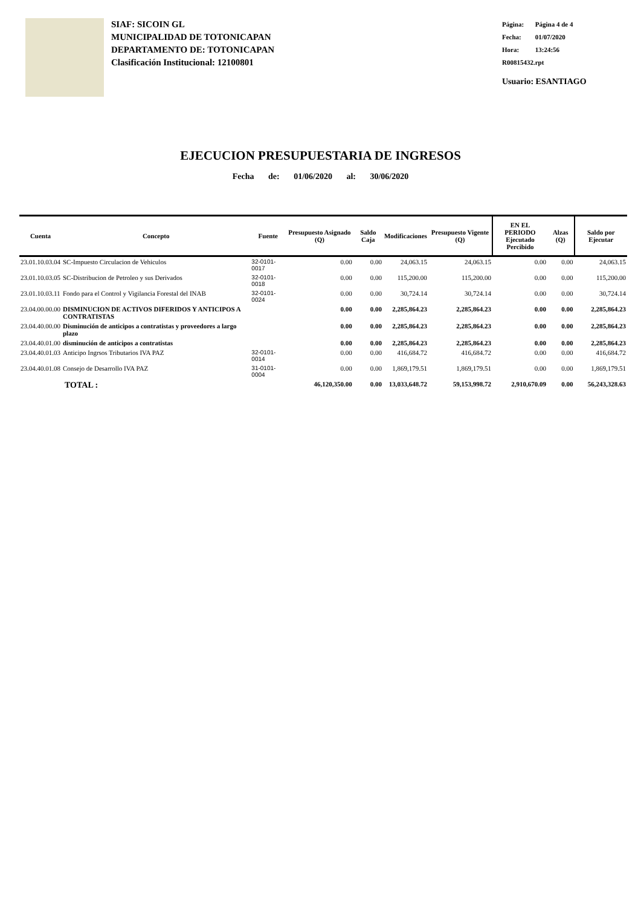SIAF: SICOIN GL
MUNICIPALIDAD DE TOTONICAPAN
DEPARTAMENTO DE: TOTONICAPAN
Clasificación Institucional: 12100801
Página: Página 4 de 4
Fecha: 01/07/2020
Hora: 13:24:56
R00815432.rpt
Usuario: ESANTIAGO
EJECUCION PRESUPUESTARIA DE INGRESOS
Fecha de: 01/06/2020 al: 30/06/2020
| Cuenta | Concepto | Fuente | Presupuesto Asignado (Q) | Saldo Caja | Modificaciones | Presupuesto Vigente (Q) | EN EL PERIODO Ejecutado Percibido | Alzas (Q) | Saldo por Ejecutar |
| --- | --- | --- | --- | --- | --- | --- | --- | --- | --- |
| 23.01.10.03.04 | SC-Impuesto Circulacion de Vehiculos | 32-0101-0017 | 0.00 | 0.00 | 24,063.15 | 24,063.15 | 0.00 | 0.00 | 24,063.15 |
| 23.01.10.03.05 | SC-Distribucion de Petroleo y sus Derivados | 32-0101-0018 | 0.00 | 0.00 | 115,200.00 | 115,200.00 | 0.00 | 0.00 | 115,200.00 |
| 23.01.10.03.11 | Fondo para el Control y Vigilancia Forestal del INAB | 32-0101-0024 | 0.00 | 0.00 | 30,724.14 | 30,724.14 | 0.00 | 0.00 | 30,724.14 |
| 23.04.00.00.00 | DISMINUCION DE ACTIVOS DIFERIDOS Y ANTICIPOS A CONTRATISTAS | | 0.00 | 0.00 | 2,285,864.23 | 2,285,864.23 | 0.00 | 0.00 | 2,285,864.23 |
| 23.04.40.00.00 | Disminución de anticipos a contratistas y proveedores a largo plazo | | 0.00 | 0.00 | 2,285,864.23 | 2,285,864.23 | 0.00 | 0.00 | 2,285,864.23 |
| 23.04.40.01.00 | disminución de anticipos a contratistas | | 0.00 | 0.00 | 2,285,864.23 | 2,285,864.23 | 0.00 | 0.00 | 2,285,864.23 |
| 23.04.40.01.03 | Anticipo Ingrsos Tributarios IVA PAZ | 32-0101-0014 | 0.00 | 0.00 | 416,684.72 | 416,684.72 | 0.00 | 0.00 | 416,684.72 |
| 23.04.40.01.08 | Consejo de Desarrollo IVA PAZ | 31-0101-0004 | 0.00 | 0.00 | 1,869,179.51 | 1,869,179.51 | 0.00 | 0.00 | 1,869,179.51 |
| TOTAL : | | | 46,120,350.00 | 0.00 | 13,033,648.72 | 59,153,998.72 | 2,910,670.09 | 0.00 | 56,243,328.63 |